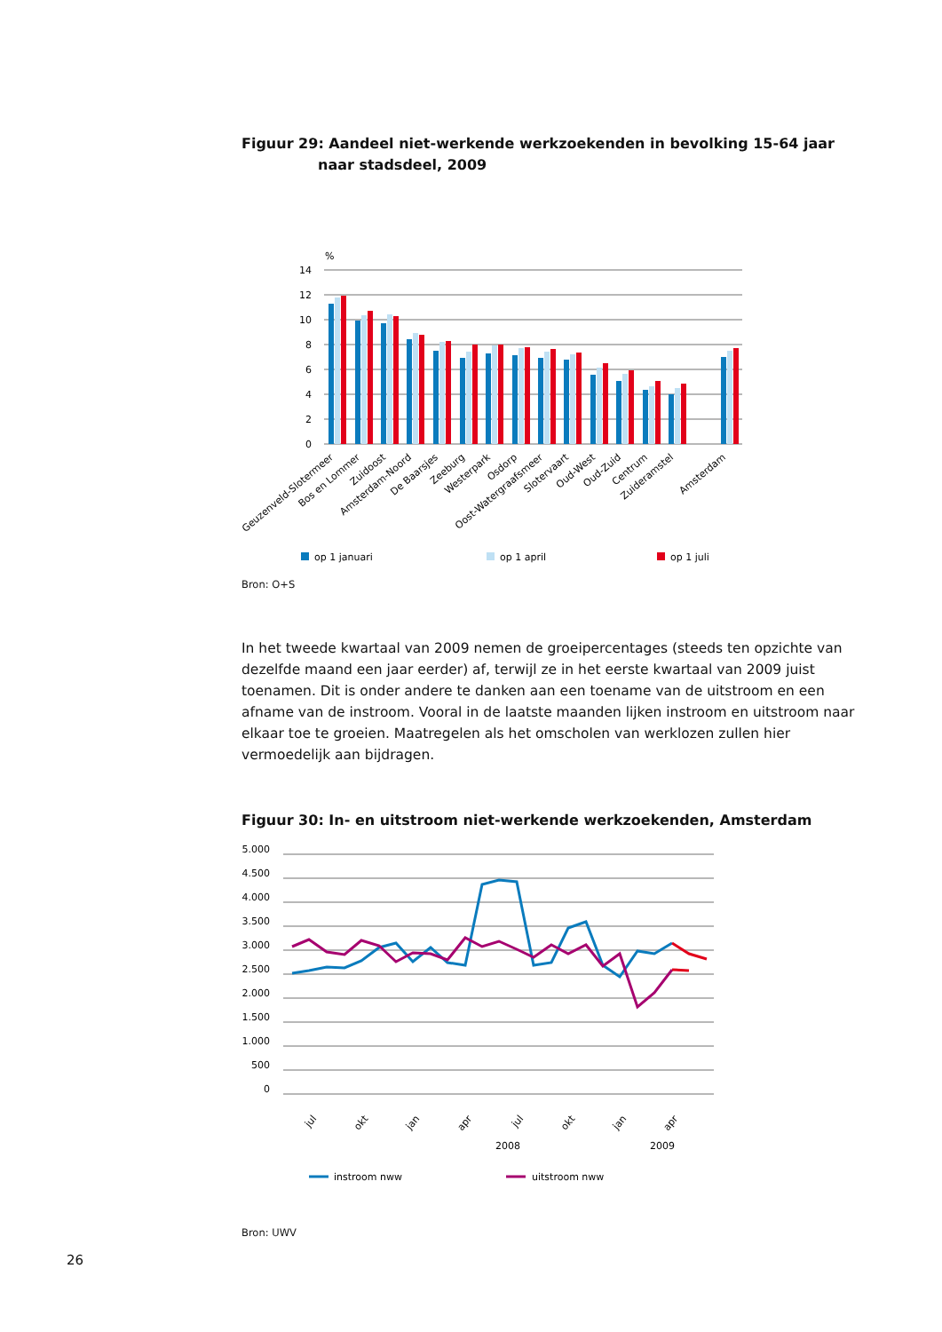Figuur 29: Aandeel niet-werkende werkzoekenden in bevolking 15-64 jaar
naar stadsdeel, 2009
%
14
12
10
8
6
4
2
0
Geuzenveld-Slotermeer
Bos en Lommer
Zuidoost
Amsterdam-Noord
De Baarsjes
Zeeburg
Westerpark
Osdorp
Oost-Watergraafsmeer
Slotervaart
Oud-West
Oud-Zuid
Centrum
Zuideramstel
Amsterdam
op 1 januari
op 1 april
op 1 juli
Bron: O+S
In het tweede kwartaal van 2009 nemen de groeipercentages (steeds ten opzichte van dezelfde maand een jaar eerder) af, terwijl ze in het eerste kwartaal van 2009 juist toenamen. Dit is onder andere te danken aan een toename van de uitstroom en een afname van de instroom. Vooral in de laatste maanden lijken instroom en uitstroom naar elkaar toe te groeien. Maatregelen als het omscholen van werklozen zullen hier vermoedelijk aan bijdragen.
Figuur 30: In- en uitstroom niet-werkende werkzoekenden, Amsterdam
5.000
4.500
4.000
3.500
3.000
2.500
2.000
1.500
1.000
500
0
jul
okt
jan
apr
jul
okt
jan
apr
2008
2009
instroom nww
uitstroom nww
Bron: UWV
26